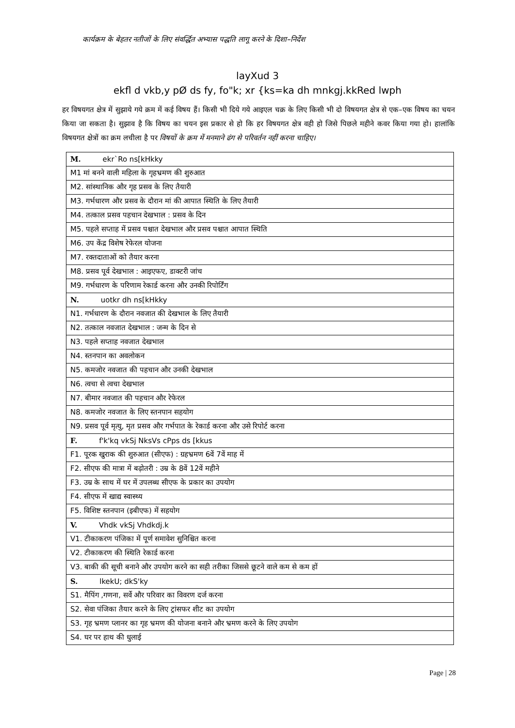कार्यक्रम के बेहतर नतीजों के लिए संवर्द्धित अभ्यास पद्धति लागू करने के दिशा–निर्देश
layXud 3
ekfl d vkb,y pØ ds fy, fo"k; xr {ks=ka dh mnkgj.kkRed lwph
हर विषयगत क्षेत्र में सुझाये गये क्रम में कई विषय हैं। किसी भी दिये गये आइएल चक्र के लिए किसी भी दो विषयगत क्षेत्र से एक–एक विषय का चयन किया जा सकता है। सुझाव है कि विषय का चयन इस प्रकार से हो कि हर विषयगत क्षेत्र वही हो जिसे पिछले महीने कवर किया गया हो। हालांकि विषयगत क्षेत्रों का क्रम लचीला है पर विषयों के क्रम में मनमाने ढंग से परिवर्तन नहीं करना चाहिए।
| M. ekr`Ro ns[kHkky |
| M1 मां बनने वाली महिला के गृहभ्रमण की शुरुआत |
| M2. सांस्थानिक और गृह प्रसव के लिए तैयारी |
| M3. गर्भधारण और प्रसव के दौरान मां की आपात स्थिति के लिए तैयारी |
| M4. तत्काल प्रसव पहचान देखभाल : प्रसव के दिन |
| M5. पहले सप्ताह में प्रसव पश्चात देखभाल और प्रसव पश्चात आपात स्थिति |
| M6. उप केंद्र विशेष रेफेरल योजना |
| M7. रक्तदाताओं को तैयार करना |
| M8. प्रसव पूर्व देखभाल : आइएफए, डाक्टरी जांच |
| M9. गर्भधारण के परिणाम रेकार्ड करना और उनकी रिपोर्टिंग |
| N. uotkr dh ns[kHkky |
| N1. गर्भधारण के दौरान नवजात की देखभाल के लिए तैयारी |
| N2. तत्काल नवजात देखभाल : जन्म के दिन से |
| N3. पहले सप्ताह नवजात देखभाल |
| N4. स्तनपान का अवलोकन |
| N5. कमजोर नवजात की पहचान और उनकी देखभाल |
| N6. त्वचा से त्वचा देखभाल |
| N7. बीमार नवजात की पहचान और रेफेरल |
| N8. कमजोर नवजात के लिए स्तनपान सहयोग |
| N9. प्रसव पूर्व मृत्यु, मृत प्रसव और गर्भपात के रेकार्ड करना और उसे रिपोर्ट करना |
| F. f'k'kq vkSj NksVs cPps ds [kkus |
| F1. पूरक खुराक की शुरुआत (सीएफ) : ग्रहभ्रमण 6वें 7वें माह में |
| F2. सीएफ की मात्रा में बढ़ोतरी : उम्र के 8वें 12वें महीने |
| F3. उम्र के साथ में घर में उपलब्ध सीएफ के प्रकार का उपयोग |
| F4. सीएफ में खाद्य स्वास्थ्य |
| F5. विशिष्ट स्तनपान (इबीएफ) में सहयोग |
| V. Vhdk vkSj Vhdkdj.k |
| V1. टीकाकरण पंजिका में पूर्ण समावेश सुनिश्चित करना |
| V2. टीकाकरण की स्थिति रेकार्ड करना |
| V3. बाकी की सूची बनाने और उपयोग करने का सही तरीका जिससे छूटने वाले कम से कम हों |
| S. lkekU; dkS'ky |
| S1. मैपिंग ,गणना, सर्वे और परिवार का विवरण दर्ज करना |
| S2. सेवा पंजिका तैयार करने के लिए ट्रांसफर शीट का उपयोग |
| S3. गृह भ्रमण प्लानर का गृह भ्रमण की योजना बनाने और भ्रमण करने के लिए उपयोग |
| S4. घर पर हाथ की धुलाई |
Page | 28